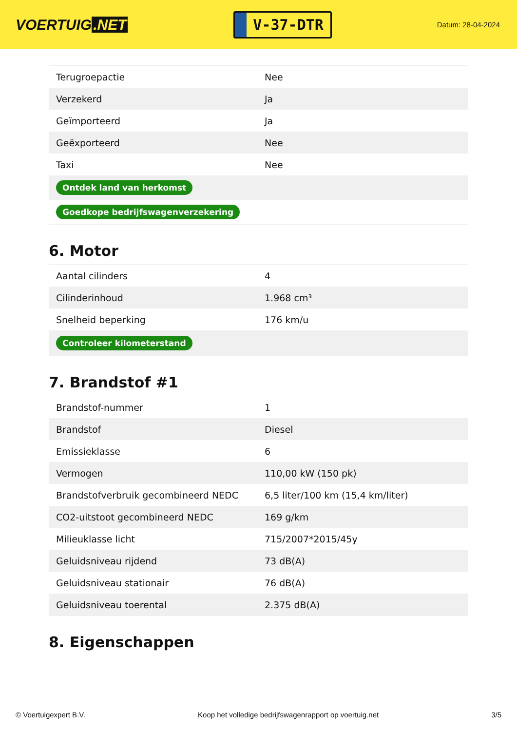VOERTUIG.NET
V-37-DTR
Datum: 28-04-2024
| Terugroepactie | Nee |
| Verzekerd | Ja |
| Geïmporteerd | Ja |
| Geëxporteerd | Nee |
| Taxi | Nee |
| Ontdek land van herkomst | |
| Goedkope bedrijfswagenverzekering | |
6. Motor
| Aantal cilinders | 4 |
| Cilinderinhoud | 1.968 cm³ |
| Snelheid beperking | 176 km/u |
| Controleer kilometerstand | |
7. Brandstof #1
| Brandstof-nummer | 1 |
| Brandstof | Diesel |
| Emissieklasse | 6 |
| Vermogen | 110,00 kW (150 pk) |
| Brandstofverbruik gecombineerd NEDC | 6,5 liter/100 km (15,4 km/liter) |
| CO2-uitstoot gecombineerd NEDC | 169 g/km |
| Milieuklasse licht | 715/2007*2015/45y |
| Geluidsniveau rijdend | 73 dB(A) |
| Geluidsniveau stationair | 76 dB(A) |
| Geluidsniveau toerental | 2.375 dB(A) |
8. Eigenschappen
© Voertuigexpert B.V. Koop het volledige bedrijfswagenrapport op voertuig.net 3/5